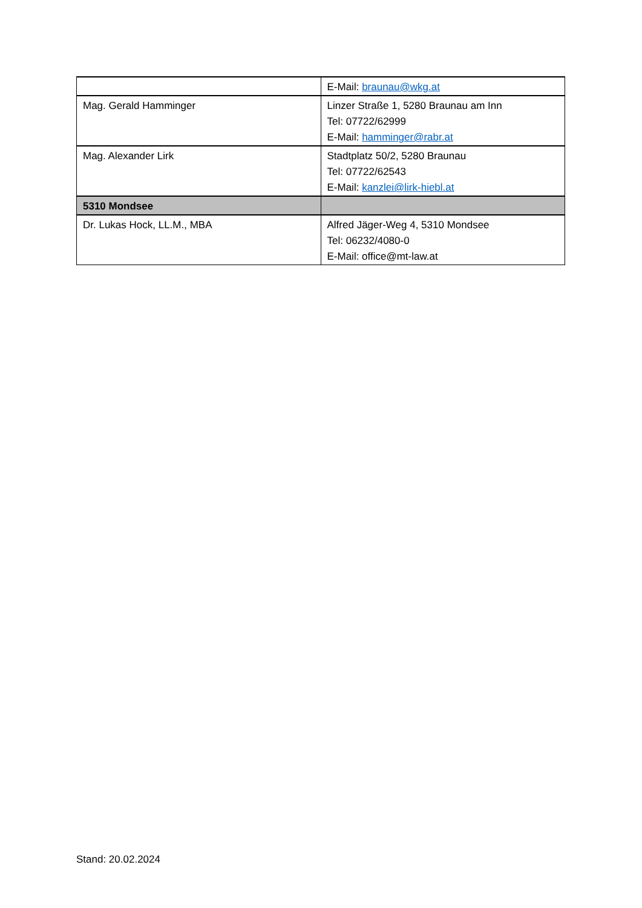| | E-Mail: braunau@wkg.at |
| Mag. Gerald Hamminger | Linzer Straße 1, 5280 Braunau am Inn Tel: 07722/62999 E-Mail: hamminger@rabr.at |
| Mag. Alexander Lirk | Stadtplatz 50/2, 5280 Braunau Tel: 07722/62543 E-Mail: kanzlei@lirk-hiebl.at |
| 5310 Mondsee | |
| Dr. Lukas Hock, LL.M., MBA | Alfred Jäger-Weg 4, 5310 Mondsee Tel: 06232/4080-0 E-Mail: office@mt-law.at |
Stand: 20.02.2024